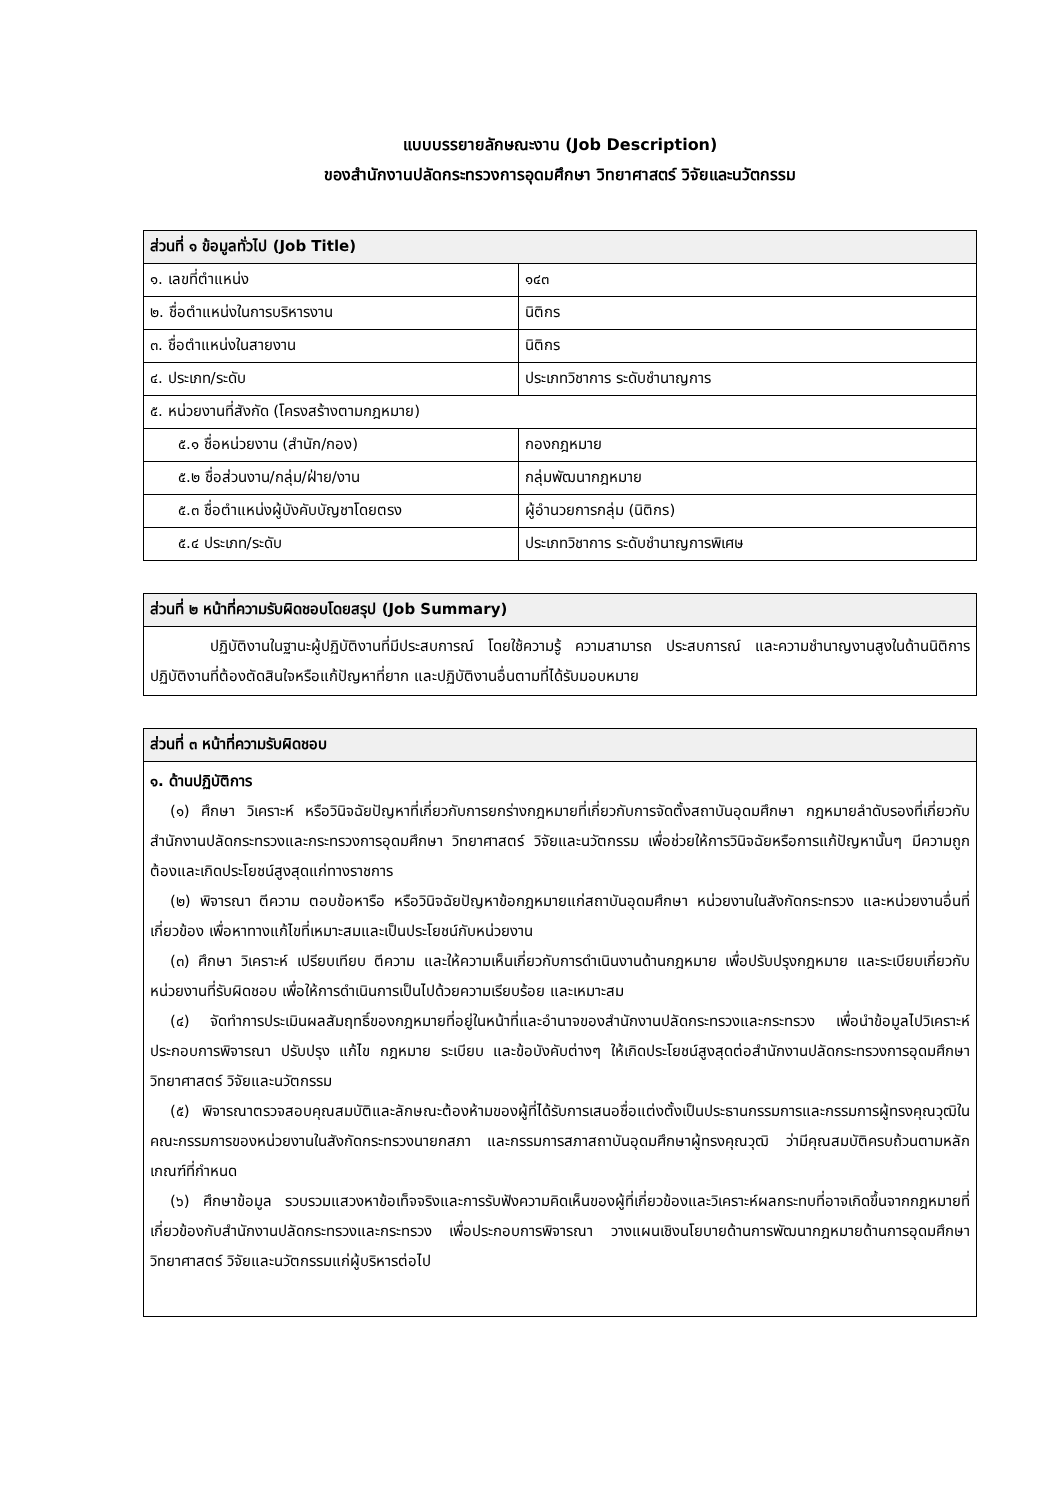แบบบรรยายลักษณะงาน (Job Description)
ของสำนักงานปลัดกระทรวงการอุดมศึกษา วิทยาศาสตร์ วิจัยและนวัตกรรม
| ส่วนที่ ๑ ข้อมูลทั่วไป (Job Title) | |
| --- | --- |
| ๑. เลขที่ตำแหน่ง | ๑๔๓ |
| ๒. ชื่อตำแหน่งในการบริหารงาน | นิติกร |
| ๓. ชื่อตำแหน่งในสายงาน | นิติกร |
| ๔. ประเภท/ระดับ | ประเภทวิชาการ ระดับชำนาญการ |
| ๕. หน่วยงานที่สังกัด (โครงสร้างตามกฎหมาย) | |
| ๕.๑ ชื่อหน่วยงาน (สำนัก/กอง) | กองกฎหมาย |
| ๕.๒ ชื่อส่วนงาน/กลุ่ม/ฝ่าย/งาน | กลุ่มพัฒนากฎหมาย |
| ๕.๓ ชื่อตำแหน่งผู้บังคับบัญชาโดยตรง | ผู้อำนวยการกลุ่ม (นิติกร) |
| ๕.๔ ประเภท/ระดับ | ประเภทวิชาการ ระดับชำนาญการพิเศษ |
| ส่วนที่ ๒ หน้าที่ความรับผิดชอบโดยสรุป (Job Summary) |
| --- |
| ปฏิบัติงานในฐานะผู้ปฏิบัติงานที่มีประสบการณ์ โดยใช้ความรู้ ความสามารถ ประสบการณ์ และความชำนาญงานสูงในด้านนิติการ ปฏิบัติงานที่ต้องตัดสินใจหรือแก้ปัญหาที่ยาก และปฏิบัติงานอื่นตามที่ได้รับมอบหมาย |
| ส่วนที่ ๓ หน้าที่ความรับผิดชอบ |
| --- |
| ๑. ด้านปฏิบัติการ (๑) ศึกษา วิเคราะห์ หรือวินิจฉัยปัญหาที่เกี่ยวกับการยกร่างกฎหมายที่เกี่ยวกับการจัดตั้งสถาบันอุดมศึกษา กฎหมายลำดับรองที่เกี่ยวกับสำนักงานปลัดกระทรวงและกระทรวงการอุดมศึกษา วิทยาศาสตร์ วิจัยและนวัตกรรม เพื่อช่วยให้การวินิจฉัยหรือการแก้ปัญหานั้นๆ มีความถูกต้องและเกิดประโยชน์สูงสุดแก่ทางราชการ (๒) พิจารณา ตีความ ตอบข้อหารือ หรือวินิจฉัยปัญหาข้อกฎหมายแก่สถาบันอุดมศึกษา หน่วยงานในสังกัดกระทรวง และหน่วยงานอื่นที่เกี่ยวข้อง เพื่อหาทางแก้ไขที่เหมาะสมและเป็นประโยชน์กับหน่วยงาน (๓) ศึกษา วิเคราะห์ เปรียบเทียบ ตีความ และให้ความเห็นเกี่ยวกับการดำเนินงานด้านกฎหมาย เพื่อปรับปรุงกฎหมาย และระเบียบเกี่ยวกับหน่วยงานที่รับผิดชอบ เพื่อให้การดำเนินการเป็นไปด้วยความเรียบร้อย และเหมาะสม (๔) จัดทำการประเมินผลสัมฤทธิ์ของกฎหมายที่อยู่ในหน้าที่และอำนาจของสำนักงานปลัดกระทรวงและกระทรวง เพื่อนำข้อมูลไปวิเคราะห์ประกอบการพิจารณา ปรับปรุง แก้ไข กฎหมาย ระเบียบ และข้อบังคับต่างๆ ให้เกิดประโยชน์สูงสุดต่อสำนักงานปลัดกระทรวงการอุดมศึกษา วิทยาศาสตร์ วิจัยและนวัตกรรม (๕) พิจารณาตรวจสอบคุณสมบัติและลักษณะต้องห้ามของผู้ที่ได้รับการเสนอชื่อแต่งตั้งเป็นประธานกรรมการและกรรมการผู้ทรงคุณวุฒิในคณะกรรมการของหน่วยงานในสังกัดกระทรวงนายกสภา และกรรมการสภาสถาบันอุดมศึกษาผู้ทรงคุณวุฒิ ว่ามีคุณสมบัติครบถ้วนตามหลักเกณฑ์ที่กำหนด (๖) ศึกษาข้อมูล รวบรวมแสวงหาข้อเท็จจริงและการรับฟังความคิดเห็นของผู้ที่เกี่ยวข้องและวิเคราะห์ผลกระทบที่อาจเกิดขึ้นจากกฎหมายที่เกี่ยวข้องกับสำนักงานปลัดกระทรวงและกระทรวง เพื่อประกอบการพิจารณา วางแผนเชิงนโยบายด้านการพัฒนากฎหมายด้านการอุดมศึกษา วิทยาศาสตร์ วิจัยและนวัตกรรมแก่ผู้บริหารต่อไป |